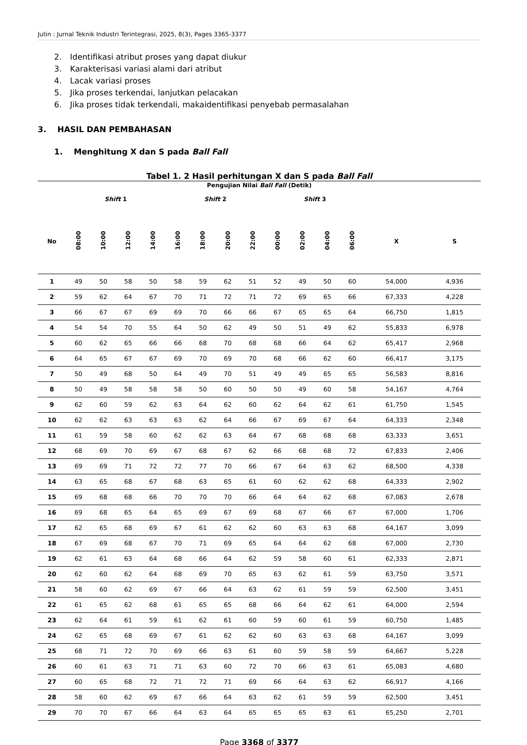Jutin : Jurnal Teknik Industri Terintegrasi, 2025, 8(3), Pages 3365-3377
2. Identifikasi atribut proses yang dapat diukur
3. Karakterisasi variasi alami dari atribut
4. Lacak variasi proses
5. Jika proses terkendai, lanjutkan pelacakan
6. Jika proses tidak terkendali, makaidentifikasi penyebab permasalahan
3. HASIL DAN PEMBAHASAN
1. Menghitung X dan S pada Ball Fall
Tabel 1. 2 Hasil perhitungan X dan S pada Ball Fall
| Pengujian Nilai Ball Fall (Detik) | | | | | | | | | | | | | | |
| --- | --- | --- | --- | --- | --- | --- | --- | --- | --- | --- | --- | --- | --- | --- |
| | Shift 1 | | | | Shift 2 | | | | Shift 3 | | | | | |
| No | 08:00 | 10:00 | 12:00 | 14:00 | 16:00 | 18:00 | 20:00 | 22:00 | 00:00 | 02:00 | 04:00 | 06:00 | X | S |
| 1 | 49 | 50 | 58 | 50 | 58 | 59 | 62 | 51 | 52 | 49 | 50 | 60 | 54,000 | 4,936 |
| 2 | 59 | 62 | 64 | 67 | 70 | 71 | 72 | 71 | 72 | 69 | 65 | 66 | 67,333 | 4,228 |
| 3 | 66 | 67 | 67 | 69 | 69 | 70 | 66 | 66 | 67 | 65 | 65 | 64 | 66,750 | 1,815 |
| 4 | 54 | 54 | 70 | 55 | 64 | 50 | 62 | 49 | 50 | 51 | 49 | 62 | 55,833 | 6,978 |
| 5 | 60 | 62 | 65 | 66 | 66 | 68 | 70 | 68 | 68 | 66 | 64 | 62 | 65,417 | 2,968 |
| 6 | 64 | 65 | 67 | 67 | 69 | 70 | 69 | 70 | 68 | 66 | 62 | 60 | 66,417 | 3,175 |
| 7 | 50 | 49 | 68 | 50 | 64 | 49 | 70 | 51 | 49 | 49 | 65 | 65 | 56,583 | 8,816 |
| 8 | 50 | 49 | 58 | 58 | 58 | 50 | 60 | 50 | 50 | 49 | 60 | 58 | 54,167 | 4,764 |
| 9 | 62 | 60 | 59 | 62 | 63 | 64 | 62 | 60 | 62 | 64 | 62 | 61 | 61,750 | 1,545 |
| 10 | 62 | 62 | 63 | 63 | 63 | 62 | 64 | 66 | 67 | 69 | 67 | 64 | 64,333 | 2,348 |
| 11 | 61 | 59 | 58 | 60 | 62 | 62 | 63 | 64 | 67 | 68 | 68 | 68 | 63,333 | 3,651 |
| 12 | 68 | 69 | 70 | 69 | 67 | 68 | 67 | 62 | 66 | 68 | 68 | 72 | 67,833 | 2,406 |
| 13 | 69 | 69 | 71 | 72 | 72 | 77 | 70 | 66 | 67 | 64 | 63 | 62 | 68,500 | 4,338 |
| 14 | 63 | 65 | 68 | 67 | 68 | 63 | 65 | 61 | 60 | 62 | 62 | 68 | 64,333 | 2,902 |
| 15 | 69 | 68 | 68 | 66 | 70 | 70 | 70 | 66 | 64 | 64 | 62 | 68 | 67,083 | 2,678 |
| 16 | 69 | 68 | 65 | 64 | 65 | 69 | 67 | 69 | 68 | 67 | 66 | 67 | 67,000 | 1,706 |
| 17 | 62 | 65 | 68 | 69 | 67 | 61 | 62 | 62 | 60 | 63 | 63 | 68 | 64,167 | 3,099 |
| 18 | 67 | 69 | 68 | 67 | 70 | 71 | 69 | 65 | 64 | 64 | 62 | 68 | 67,000 | 2,730 |
| 19 | 62 | 61 | 63 | 64 | 68 | 66 | 64 | 62 | 59 | 58 | 60 | 61 | 62,333 | 2,871 |
| 20 | 62 | 60 | 62 | 64 | 68 | 69 | 70 | 65 | 63 | 62 | 61 | 59 | 63,750 | 3,571 |
| 21 | 58 | 60 | 62 | 69 | 67 | 66 | 64 | 63 | 62 | 61 | 59 | 59 | 62,500 | 3,451 |
| 22 | 61 | 65 | 62 | 68 | 61 | 65 | 65 | 68 | 66 | 64 | 62 | 61 | 64,000 | 2,594 |
| 23 | 62 | 64 | 61 | 59 | 61 | 62 | 61 | 60 | 59 | 60 | 61 | 59 | 60,750 | 1,485 |
| 24 | 62 | 65 | 68 | 69 | 67 | 61 | 62 | 62 | 60 | 63 | 63 | 68 | 64,167 | 3,099 |
| 25 | 68 | 71 | 72 | 70 | 69 | 66 | 63 | 61 | 60 | 59 | 58 | 59 | 64,667 | 5,228 |
| 26 | 60 | 61 | 63 | 71 | 71 | 63 | 60 | 72 | 70 | 66 | 63 | 61 | 65,083 | 4,680 |
| 27 | 60 | 65 | 68 | 72 | 71 | 72 | 71 | 69 | 66 | 64 | 63 | 62 | 66,917 | 4,166 |
| 28 | 58 | 60 | 62 | 69 | 67 | 66 | 64 | 63 | 62 | 61 | 59 | 59 | 62,500 | 3,451 |
| 29 | 70 | 70 | 67 | 66 | 64 | 63 | 64 | 65 | 65 | 65 | 63 | 61 | 65,250 | 2,701 |
Page 3368 of 3377